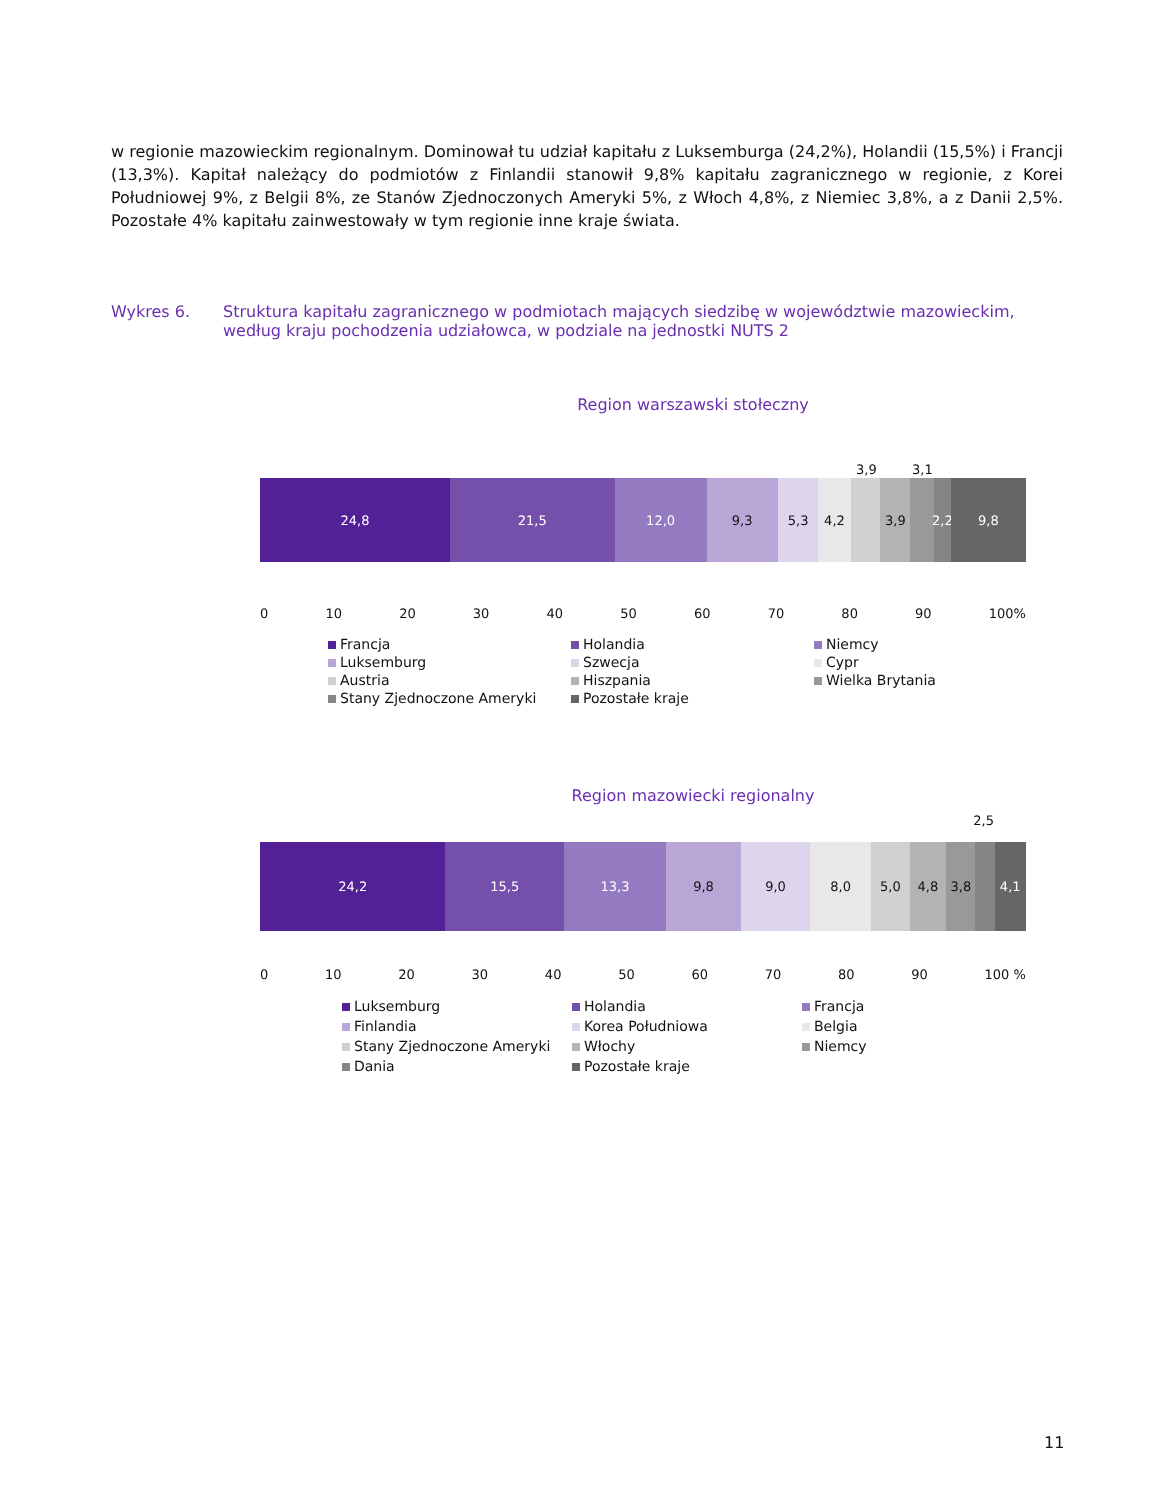w regionie mazowieckim regionalnym. Dominował tu udział kapitału z Luksemburga (24,2%), Holandii (15,5%) i Francji (13,3%). Kapitał należący do podmiotów z Finlandii stanowił 9,8% kapitału zagranicznego w regionie, z Korei Południowej 9%, z Belgii 8%, ze Stanów Zjednoczonych Ameryki 5%, z Włoch 4,8%, z Niemiec 3,8%, a z Danii 2,5%. Pozostałe 4% kapitału zainwestowały w tym regionie inne kraje świata.
Wykres 6. Struktura kapitału zagranicznego w podmiotach mających siedzibę w województwie mazowieckim, według kraju pochodzenia udziałowca, w podziale na jednostki NUTS 2
Region warszawski stołeczny
3,9 3,1
24,8 21,5 12,0 9,3 5,3 4,2 3,9 2,2 9,8
0 10 20 30 40 50 60 70 80 90 100%
Francja Holandia Niemcy Luksemburg Szwecja Cypr Austria Hiszpania Wielka Brytania Stany Zjednoczone Ameryki Pozostałe kraje
Region mazowiecki regionalny
2,5
24,2 15,5 13,3 9,8 9,0 8,0 5,0 4,8 3,8 4,1
0 10 20 30 40 50 60 70 80 90 100 %
Luksemburg Holandia Francja Finlandia Korea Południowa Belgia Stany Zjednoczone Ameryki Włochy Niemcy Dania Pozostałe kraje
11